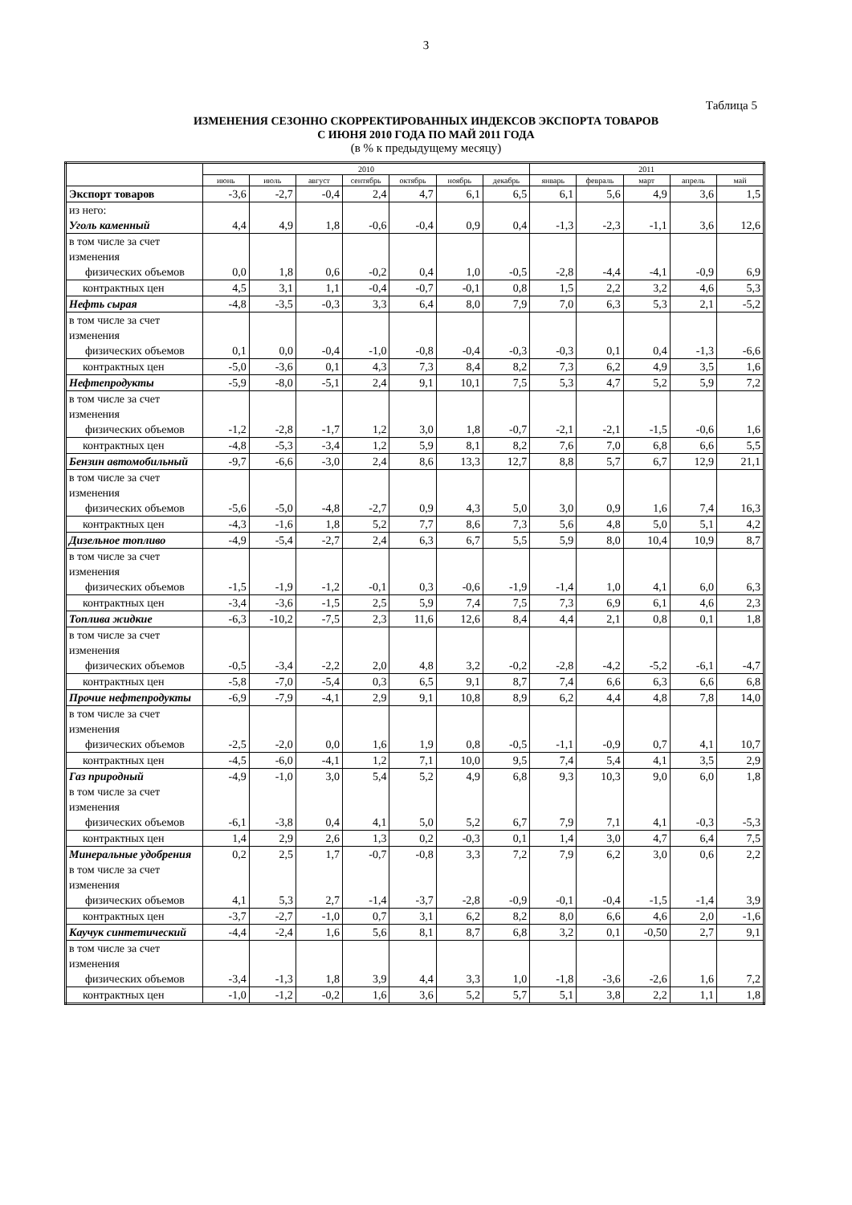3
Таблица 5
ИЗМЕНЕНИЯ СЕЗОННО СКОРРЕКТИРОВАННЫХ ИНДЕКСОВ ЭКСПОРТА ТОВАРОВ
С ИЮНЯ 2010 ГОДА ПО МАЙ 2011 ГОДА
(в % к предыдущему месяцу)
| | 2010 | | | | | | | 2011 | | | | |
| --- | --- | --- | --- | --- | --- | --- | --- | --- | --- | --- | --- | --- |
| | июнь | июль | август | сентябрь | октябрь | ноябрь | декабрь | январь | февраль | март | апрель | май |
| Экспорт товаров | -3,6 | -2,7 | -0,4 | 2,4 | 4,7 | 6,1 | 6,5 | 6,1 | 5,6 | 4,9 | 3,6 | 1,5 |
| из него: Уголь каменный | 4,4 | 4,9 | 1,8 | -0,6 | -0,4 | 0,9 | 0,4 | -1,3 | -2,3 | -1,1 | 3,6 | 12,6 |
| в том числе за счет изменения физических объемов | 0,0 | 1,8 | 0,6 | -0,2 | 0,4 | 1,0 | -0,5 | -2,8 | -4,4 | -4,1 | -0,9 | 6,9 |
| контрактных цен | 4,5 | 3,1 | 1,1 | -0,4 | -0,7 | -0,1 | 0,8 | 1,5 | 2,2 | 3,2 | 4,6 | 5,3 |
| Нефть сырая | -4,8 | -3,5 | -0,3 | 3,3 | 6,4 | 8,0 | 7,9 | 7,0 | 6,3 | 5,3 | 2,1 | -5,2 |
| в том числе за счет изменения физических объемов | 0,1 | 0,0 | -0,4 | -1,0 | -0,8 | -0,4 | -0,3 | -0,3 | 0,1 | 0,4 | -1,3 | -6,6 |
| контрактных цен | -5,0 | -3,6 | 0,1 | 4,3 | 7,3 | 8,4 | 8,2 | 7,3 | 6,2 | 4,9 | 3,5 | 1,6 |
| Нефтепродукты | -5,9 | -8,0 | -5,1 | 2,4 | 9,1 | 10,1 | 7,5 | 5,3 | 4,7 | 5,2 | 5,9 | 7,2 |
| в том числе за счет изменения физических объемов | -1,2 | -2,8 | -1,7 | 1,2 | 3,0 | 1,8 | -0,7 | -2,1 | -2,1 | -1,5 | -0,6 | 1,6 |
| контрактных цен | -4,8 | -5,3 | -3,4 | 1,2 | 5,9 | 8,1 | 8,2 | 7,6 | 7,0 | 6,8 | 6,6 | 5,5 |
| Бензин автомобильный | -9,7 | -6,6 | -3,0 | 2,4 | 8,6 | 13,3 | 12,7 | 8,8 | 5,7 | 6,7 | 12,9 | 21,1 |
| в том числе за счет изменения физических объемов | -5,6 | -5,0 | -4,8 | -2,7 | 0,9 | 4,3 | 5,0 | 3,0 | 0,9 | 1,6 | 7,4 | 16,3 |
| контрактных цен | -4,3 | -1,6 | 1,8 | 5,2 | 7,7 | 8,6 | 7,3 | 5,6 | 4,8 | 5,0 | 5,1 | 4,2 |
| Дизельное топливо | -4,9 | -5,4 | -2,7 | 2,4 | 6,3 | 6,7 | 5,5 | 5,9 | 8,0 | 10,4 | 10,9 | 8,7 |
| в том числе за счет изменения физических объемов | -1,5 | -1,9 | -1,2 | -0,1 | 0,3 | -0,6 | -1,9 | -1,4 | 1,0 | 4,1 | 6,0 | 6,3 |
| контрактных цен | -3,4 | -3,6 | -1,5 | 2,5 | 5,9 | 7,4 | 7,5 | 7,3 | 6,9 | 6,1 | 4,6 | 2,3 |
| Топлива жидкие | -6,3 | -10,2 | -7,5 | 2,3 | 11,6 | 12,6 | 8,4 | 4,4 | 2,1 | 0,8 | 0,1 | 1,8 |
| в том числе за счет изменения физических объемов | -0,5 | -3,4 | -2,2 | 2,0 | 4,8 | 3,2 | -0,2 | -2,8 | -4,2 | -5,2 | -6,1 | -4,7 |
| контрактных цен | -5,8 | -7,0 | -5,4 | 0,3 | 6,5 | 9,1 | 8,7 | 7,4 | 6,6 | 6,3 | 6,6 | 6,8 |
| Прочие нефтепродукты | -6,9 | -7,9 | -4,1 | 2,9 | 9,1 | 10,8 | 8,9 | 6,2 | 4,4 | 4,8 | 7,8 | 14,0 |
| в том числе за счет изменения физических объемов | -2,5 | -2,0 | 0,0 | 1,6 | 1,9 | 0,8 | -0,5 | -1,1 | -0,9 | 0,7 | 4,1 | 10,7 |
| контрактных цен | -4,5 | -6,0 | -4,1 | 1,2 | 7,1 | 10,0 | 9,5 | 7,4 | 5,4 | 4,1 | 3,5 | 2,9 |
| Газ природный в том числе за счет изменения физических объемов | -4,9 -6,1 | -1,0 -3,8 | 3,0 0,4 | 5,4 4,1 | 5,2 5,0 | 4,9 5,2 | 6,8 6,7 | 9,3 7,9 | 10,3 7,1 | 9,0 4,1 | 6,0 -0,3 | 1,8 -5,3 |
| контрактных цен | 1,4 | 2,9 | 2,6 | 1,3 | 0,2 | -0,3 | 0,1 | 1,4 | 3,0 | 4,7 | 6,4 | 7,5 |
| Минеральные удобрения в том числе за счет изменения физических объемов | 0,2 4,1 | 2,5 5,3 | 1,7 2,7 | -0,7 -1,4 | -0,8 -3,7 | 3,3 -2,8 | 7,2 -0,9 | 7,9 -0,1 | 6,2 -0,4 | 3,0 -1,5 | 0,6 -1,4 | 2,2 3,9 |
| контрактных цен | -3,7 | -2,7 | -1,0 | 0,7 | 3,1 | 6,2 | 8,2 | 8,0 | 6,6 | 4,6 | 2,0 | -1,6 |
| Каучук синтетический | -4,4 | -2,4 | 1,6 | 5,6 | 8,1 | 8,7 | 6,8 | 3,2 | 0,1 | -0,50 | 2,7 | 9,1 |
| в том числе за счет изменения физических объемов | -3,4 | -1,3 | 1,8 | 3,9 | 4,4 | 3,3 | 1,0 | -1,8 | -3,6 | -2,6 | 1,6 | 7,2 |
| контрактных цен | -1,0 | -1,2 | -0,2 | 1,6 | 3,6 | 5,2 | 5,7 | 5,1 | 3,8 | 2,2 | 1,1 | 1,8 |